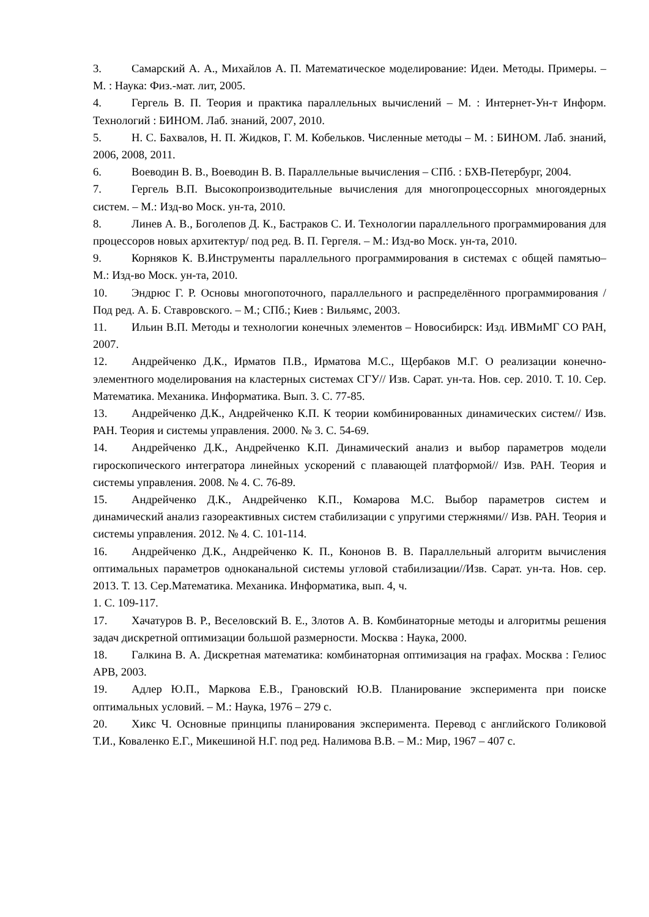3. Самарский А. А., Михайлов А. П. Математическое моделирование: Идеи. Методы. Примеры. – М. : Наука: Физ.-мат. лит, 2005.
4. Гергель В. П. Теория и практика параллельных вычислений – М. : Интернет-Ун-т Информ. Технологий : БИНОМ. Лаб. знаний, 2007, 2010.
5. Н. С. Бахвалов, Н. П. Жидков, Г. М. Кобельков. Численные методы – М. : БИНОМ. Лаб. знаний, 2006, 2008, 2011.
6. Воеводин В. В., Воеводин В. В. Параллельные вычисления – СПб. : БХВ-Петербург, 2004.
7. Гергель В.П. Высокопроизводительные вычисления для многопроцессорных многоядерных систем. – М.: Изд-во Моск. ун-та, 2010.
8. Линев А. В., Боголепов Д. К., Бастраков С. И. Технологии параллельного программирования для процессоров новых архитектур/ под ред. В. П. Гергеля. – М.: Изд-во Моск. ун-та, 2010.
9. Корняков К. В.Инструменты параллельного программирования в системах с общей памятью– М.: Изд-во Моск. ун-та, 2010.
10. Эндрюс Г. Р. Основы многопоточного, параллельного и распределённого программирования /Под ред. А. Б. Ставровского. – М.; СПб.; Киев : Вильямс, 2003.
11. Ильин В.П. Методы и технологии конечных элементов – Новосибирск: Изд. ИВМиМГ СО РАН, 2007.
12. Андрейченко Д.К., Ирматов П.В., Ирматова М.С., Щербаков М.Г. О реализации конечно-элементного моделирования на кластерных системах СГУ// Изв. Сарат. ун-та. Нов. сер. 2010. Т. 10. Сер. Математика. Механика. Информатика. Вып. 3. С. 77-85.
13. Андрейченко Д.К., Андрейченко К.П. К теории комбинированных динамических систем// Изв. РАН. Теория и системы управления. 2000. № 3. С. 54-69.
14. Андрейченко Д.К., Андрейченко К.П. Динамический анализ и выбор параметров модели гироскопического интегратора линейных ускорений с плавающей платформой// Изв. РАН. Теория и системы управления. 2008. № 4. С. 76-89.
15. Андрейченко Д.К., Андрейченко К.П., Комарова М.С. Выбор параметров систем и динамический анализ газореактивных систем стабилизации с упругими стержнями// Изв. РАН. Теория и системы управления. 2012. № 4. С. 101-114.
16. Андрейченко Д.К., Андрейченко К. П., Кононов В. В. Параллельный алгоритм вычисления оптимальных параметров одноканальной системы угловой стабилизации//Изв. Сарат. ун-та. Нов. сер. 2013. Т. 13. Сер.Математика. Механика. Информатика, вып. 4, ч.
1. С. 109-117.
17. Хачатуров В. Р., Веселовский В. Е., Злотов А. В. Комбинаторные методы и алгоритмы решения задач дискретной оптимизации большой размерности. Москва : Наука, 2000.
18. Галкина В. А. Дискретная математика: комбинаторная оптимизация на графах. Москва : Гелиос АРВ, 2003.
19. Адлер Ю.П., Маркова Е.В., Грановский Ю.В. Планирование эксперимента при поиске оптимальных условий. – М.: Наука, 1976 – 279 с.
20. Хикс Ч. Основные принципы планирования эксперимента. Перевод с английского Голиковой Т.И., Коваленко Е.Г., Микешиной Н.Г. под ред. Налимова В.В. – М.: Мир, 1967 – 407 с.